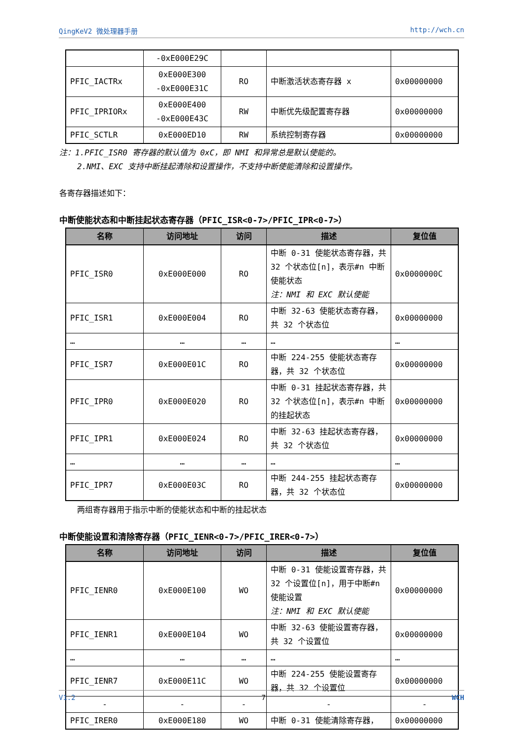QingKeV2 微处理器手册 http://wch.cn
| | -0xE000E29C | | | |
| PFIC_IACTRx | 0xE000E300 -0xE000E31C | RO | 中断激活状态寄存器 x | 0x00000000 |
| PFIC_IPRIORx | 0xE000E400 -0xE000E43C | RW | 中断优先级配置寄存器 | 0x00000000 |
| PFIC_SCTLR | 0xE000ED10 | RW | 系统控制寄存器 | 0x00000000 |
注：1.PFIC_ISR0 寄存器的默认值为 0xC，即 NMI 和异常总是默认使能的。
2.NMI、EXC 支持中断挂起清除和设置操作，不支持中断使能清除和设置操作。
各寄存器描述如下：
中断使能状态和中断挂起状态寄存器（PFIC_ISR<0-7>/PFIC_IPR<0-7>）
| 名称 | 访问地址 | 访问 | 描述 | 复位值 |
| --- | --- | --- | --- | --- |
| PFIC_ISR0 | 0xE000E000 | RO | 中断 0-31 使能状态寄存器，共 32 个状态位[n]，表示#n 中断使能状态 注：NMI 和 EXC 默认使能 | 0x0000000C |
| PFIC_ISR1 | 0xE000E004 | RO | 中断 32-63 使能状态寄存器，共 32 个状态位 | 0x00000000 |
| … | … | … | … | … |
| PFIC_ISR7 | 0xE000E01C | RO | 中断 224-255 使能状态寄存器，共 32 个状态位 | 0x00000000 |
| PFIC_IPR0 | 0xE000E020 | RO | 中断 0-31 挂起状态寄存器，共 32 个状态位[n]，表示#n 中断的挂起状态 | 0x00000000 |
| PFIC_IPR1 | 0xE000E024 | RO | 中断 32-63 挂起状态寄存器，共 32 个状态位 | 0x00000000 |
| … | … | … | … | … |
| PFIC_IPR7 | 0xE000E03C | RO | 中断 244-255 挂起状态寄存器，共 32 个状态位 | 0x00000000 |
两组寄存器用于指示中断的使能状态和中断的挂起状态
中断使能设置和清除寄存器（PFIC_IENR<0-7>/PFIC_IRER<0-7>）
| 名称 | 访问地址 | 访问 | 描述 | 复位值 |
| --- | --- | --- | --- | --- |
| PFIC_IENR0 | 0xE000E100 | WO | 中断 0-31 使能设置寄存器，共 32 个设置位[n]，用于中断#n 使能设置 注：NMI 和 EXC 默认使能 | 0x00000000 |
| PFIC_IENR1 | 0xE000E104 | WO | 中断 32-63 使能设置寄存器，共 32 个设置位 | 0x00000000 |
| … | … | … | … | … |
| PFIC_IENR7 | 0xE000E11C | WO | 中断 224-255 使能设置寄存器，共 32 个设置位 | 0x00000000 |
| - | - | - | - | - |
| PFIC_IRER0 | 0xE000E180 | WO | 中断 0-31 使能清除寄存器， | 0x00000000 |
V1.2 7 WCH